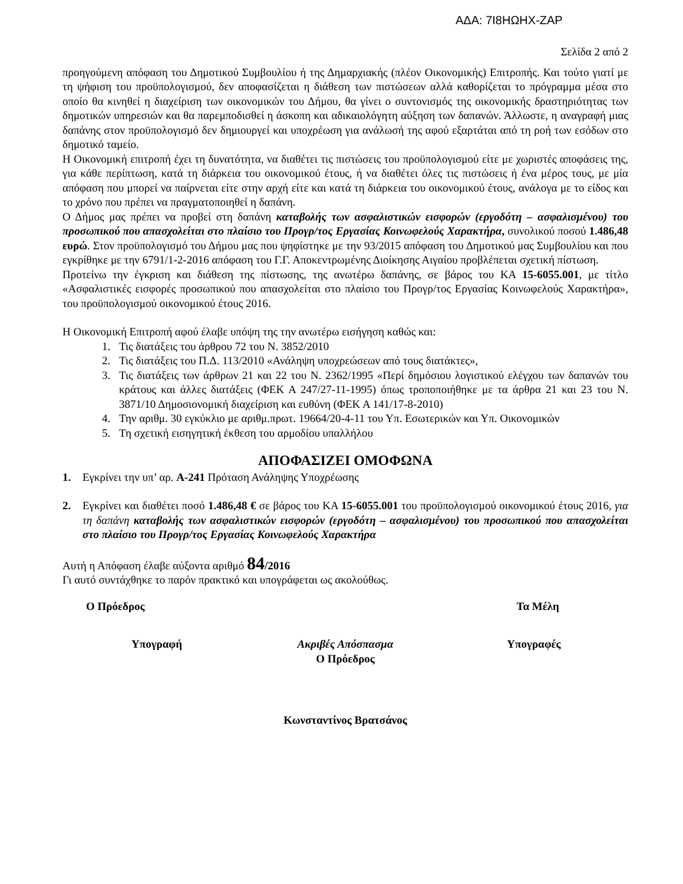ΑΔΑ: 7Ι8ΗΩΗΧ-ΖΑΡ
Σελίδα 2 από 2
προηγούμενη απόφαση του Δημοτικού Συμβουλίου ή της Δημαρχιακής (πλέον Οικονομικής) Επιτροπής. Και τούτο γιατί με τη ψήφιση του προϋπολογισμού, δεν αποφασίζεται η διάθεση των πιστώσεων αλλά καθορίζεται το πρόγραμμα μέσα στο οποίο θα κινηθεί η διαχείριση των οικονομικών του Δήμου, θα γίνει ο συντονισμός της οικονομικής δραστηριότητας των δημοτικών υπηρεσιών και θα παρεμποδισθεί η άσκοπη και αδικαιολόγητη αύξηση των δαπανών. Άλλωστε, η αναγραφή μιας δαπάνης στον προϋπολογισμό δεν δημιουργεί και υποχρέωση για ανάλωσή της αφού εξαρτάται από τη ροή των εσόδων στο δημοτικό ταμείο.
Η Οικονομική επιτροπή έχει τη δυνατότητα, να διαθέτει τις πιστώσεις του προϋπολογισμού είτε με χωριστές αποφάσεις της, για κάθε περίπτωση, κατά τη διάρκεια του οικονομικού έτους, ή να διαθέτει όλες τις πιστώσεις ή ένα μέρος τους, με μία απόφαση που μπορεί να παίρνεται είτε στην αρχή είτε και κατά τη διάρκεια του οικονομικού έτους, ανάλογα με το είδος και το χρόνο που πρέπει να πραγματοποιηθεί η δαπάνη.
Ο Δήμος μας πρέπει να προβεί στη δαπάνη καταβολής των ασφαλιστικών εισφορών (εργοδότη – ασφαλισμένου) του προσωπικού που απασχολείται στο πλαίσιο του Προγρ/τος Εργασίας Κοινωφελούς Χαρακτήρα, συνολικού ποσού 1.486,48 ευρώ. Στον προϋπολογισμό του Δήμου μας που ψηφίστηκε με την 93/2015 απόφαση του Δημοτικού μας Συμβουλίου και που εγκρίθηκε με την 6791/1-2-2016 απόφαση του Γ.Γ. Αποκεντρωμένης Διοίκησης Αιγαίου προβλέπεται σχετική πίστωση.
Προτείνω την έγκριση και διάθεση της πίστωσης, της ανωτέρω δαπάνης, σε βάρος του ΚΑ 15-6055.001, με τίτλο «Ασφαλιστικές εισφορές προσωπικού που απασχολείται στο πλαίσιο του Προγρ/τος Εργασίας Κοινωφελούς Χαρακτήρα», του προϋπολογισμού οικονομικού έτους 2016.
Η Οικονομική Επιτροπή αφού έλαβε υπόψη της την ανωτέρω εισήγηση καθώς και:
1. Τις διατάξεις του άρθρου 72 του Ν. 3852/2010
2. Τις διατάξεις του Π.Δ. 113/2010 «Ανάληψη υποχρεώσεων από τους διατάκτες»,
3. Τις διατάξεις των άρθρων 21 και 22 του Ν. 2362/1995 «Περί δημόσιου λογιστικού ελέγχου των δαπανών του κράτους και άλλες διατάξεις (ΦΕΚ Α 247/27-11-1995) όπως τροποποιήθηκε με τα άρθρα 21 και 23 του Ν. 3871/10 Δημοσιονομική διαχείριση και ευθύνη (ΦΕΚ Α 141/17-8-2010)
4. Την αριθμ. 30 εγκύκλιο με αριθμ.πρωτ. 19664/20-4-11 του Υπ. Εσωτερικών και Υπ. Οικονομικών
5. Τη σχετική εισηγητική έκθεση του αρμοδίου υπαλλήλου
ΑΠΟΦΑΣΙΖΕΙ ΟΜΟΦΩΝΑ
1. Εγκρίνει την υπ’ αρ. Α-241 Πρόταση Ανάληψης Υποχρέωσης
2. Εγκρίνει και διαθέτει ποσό 1.486,48 € σε βάρος του ΚΑ 15-6055.001 του προϋπολογισμού οικονομικού έτους 2016, για τη δαπάνη καταβολής των ασφαλιστικών εισφορών (εργοδότη – ασφαλισμένου) του προσωπικού που απασχολείται στο πλαίσιο του Προγρ/τος Εργασίας Κοινωφελούς Χαρακτήρα
Αυτή η Απόφαση έλαβε αύξοντα αριθμό 84/2016
Γι αυτό συντάχθηκε το παρόν πρακτικό και υπογράφεται ως ακολούθως.
Ο Πρόεδρος Τα Μέλη
Υπογραφή Ακριβές Απόσπασμα
Ο Πρόεδρος
Υπογραφές
Κωνσταντίνος Βρατσάνος